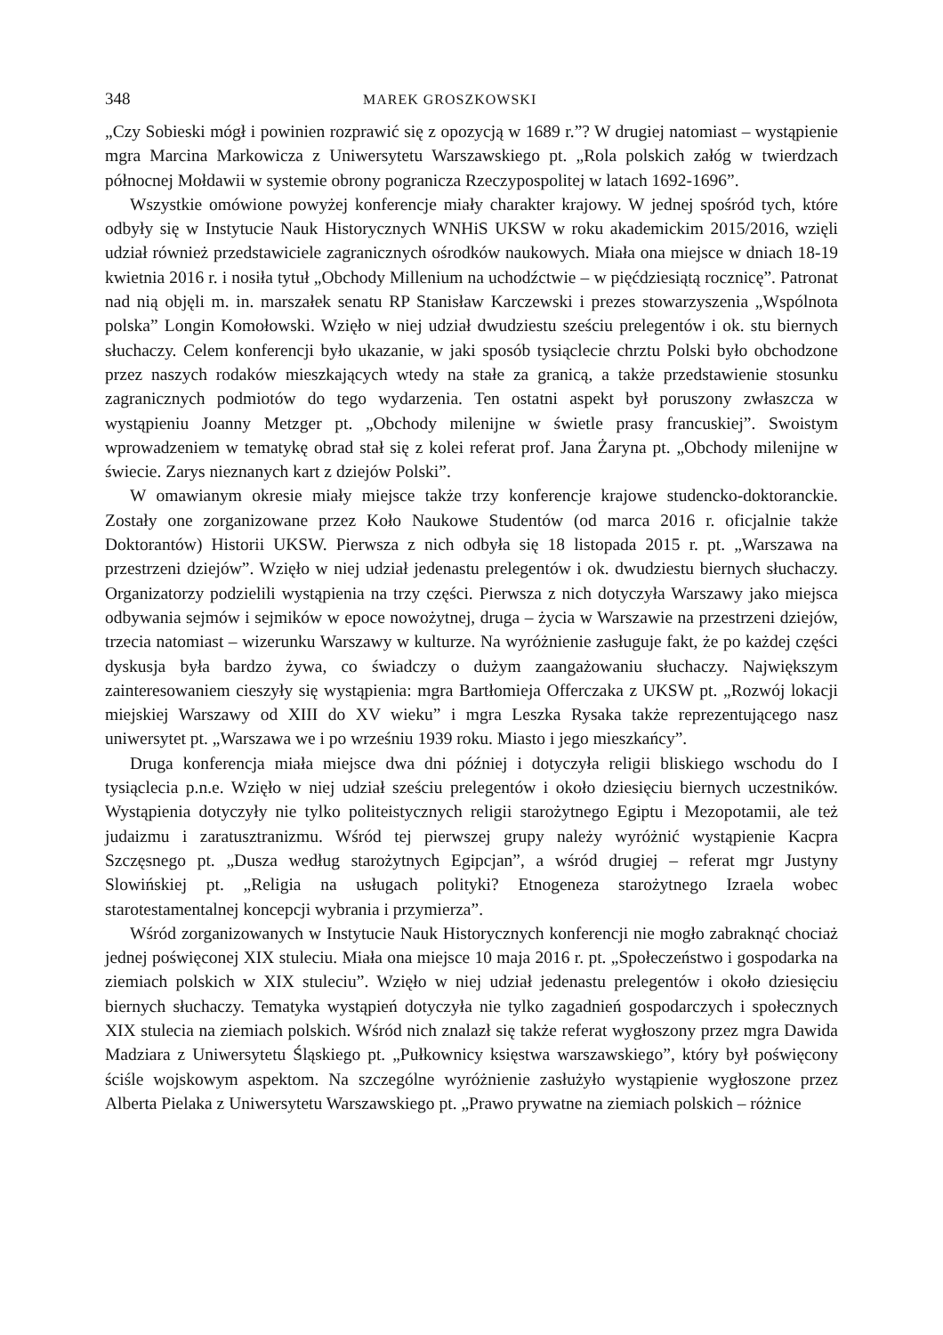348 MAREK GROSZKOWSKI
„Czy Sobieski mógł i powinien rozprawić się z opozycją w 1689 r.”? W drugiej natomiast – wystąpienie mgra Marcina Markowicza z Uniwersytetu Warszawskiego pt. „Rola polskich załóg w twierdzach północnej Mołdawii w systemie obrony pogranicza Rzeczypospolitej w latach 1692-1696”.
Wszystkie omówione powyżej konferencje miały charakter krajowy. W jednej spośród tych, które odbyły się w Instytucie Nauk Historycznych WNHiS UKSW w roku akademickim 2015/2016, wzięli udział również przedstawiciele zagranicznych ośrodków naukowych. Miała ona miejsce w dniach 18-19 kwietnia 2016 r. i nosiła tytuł „Obchody Millenium na uchodźctwie – w pięćdziesiątą rocznicę”. Patronat nad nią objęli m. in. marszałek senatu RP Stanisław Karczewski i prezes stowarzyszenia „Wspólnota polska” Longin Komołowski. Wzięło w niej udział dwudziestu sześciu prelegentów i ok. stu biernych słuchaczy. Celem konferencji było ukazanie, w jaki sposób tysiąclecie chrztu Polski było obchodzone przez naszych rodaków mieszkających wtedy na stałe za granicą, a także przedstawienie stosunku zagranicznych podmiotów do tego wydarzenia. Ten ostatni aspekt był poruszony zwłaszcza w wystąpieniu Joanny Metzger pt. „Obchody milenijne w świetle prasy francuskiej”. Swoistym wprowadzeniem w tematykę obrad stał się z kolei referat prof. Jana Żaryna pt. „Obchody milenijne w świecie. Zarys nieznanych kart z dziejów Polski”.
W omawianym okresie miały miejsce także trzy konferencje krajowe studencko-doktoranckie. Zostały one zorganizowane przez Koło Naukowe Studentów (od marca 2016 r. oficjalnie także Doktorantów) Historii UKSW. Pierwsza z nich odbyła się 18 listopada 2015 r. pt. „Warszawa na przestrzeni dziejów”. Wzięło w niej udział jedenastu prelegentów i ok. dwudziestu biernych słuchaczy. Organizatorzy podzielili wystąpienia na trzy części. Pierwsza z nich dotyczyła Warszawy jako miejsca odbywania sejmów i sejmików w epoce nowożytnej, druga – życia w Warszawie na przestrzeni dziejów, trzecia natomiast – wizerunku Warszawy w kulturze. Na wyróżnienie zasługuje fakt, że po każdej części dyskusja była bardzo żywa, co świadczy o dużym zaangażowaniu słuchaczy. Największym zainteresowaniem cieszyły się wystąpienia: mgra Bartłomieja Offerczaka z UKSW pt. „Rozwój lokacji miejskiej Warszawy od XIII do XV wieku” i mgra Leszka Rysaka także reprezentującego nasz uniwersytet pt. „Warszawa we i po wrześniu 1939 roku. Miasto i jego mieszkańcy”.
Druga konferencja miała miejsce dwa dni później i dotyczyła religii bliskiego wschodu do I tysiąclecia p.n.e. Wzięło w niej udział sześciu prelegentów i około dziesięciu biernych uczestników. Wystąpienia dotyczyły nie tylko politeistycznych religii starożytnego Egiptu i Mezopotamii, ale też judaizmu i zaratusztranizmu. Wśród tej pierwszej grupy należy wyróżnić wystąpienie Kacpra Szczęsnego pt. „Dusza według starożytnych Egipcjan”, a wśród drugiej – referat mgr Justyny Slowińskiej pt. „Religia na usługach polityki? Etnogeneza starożytnego Izraela wobec starotestamentalnej koncepcji wybrania i przymierza”.
Wśród zorganizowanych w Instytucie Nauk Historycznych konferencji nie mogło zabraknąć chociaż jednej poświęconej XIX stuleciu. Miała ona miejsce 10 maja 2016 r. pt. „Społeczeństwo i gospodarka na ziemiach polskich w XIX stuleciu”. Wzięło w niej udział jedenastu prelegentów i około dziesięciu biernych słuchaczy. Tematyka wystąpień dotyczyła nie tylko zagadnień gospodarczych i społecznych XIX stulecia na ziemiach polskich. Wśród nich znalazł się także referat wygłoszony przez mgra Dawida Madziara z Uniwersytetu Śląskiego pt. „Pułkownicy księstwa warszawskiego”, który był poświęcony ściśle wojskowym aspektom. Na szczególne wyróżnienie zasłużyło wystąpienie wygłoszone przez Alberta Pielaka z Uniwersytetu Warszawskiego pt. „Prawo prywatne na ziemiach polskich – różnice